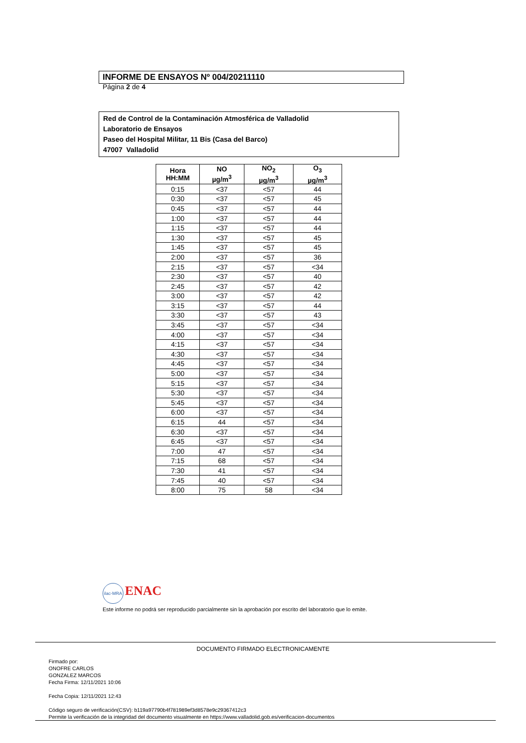INFORME DE ENSAYOS Nº 004/20211110
Página 2 de 4
Red de Control de la Contaminación Atmosférica de Valladolid
Laboratorio de Ensayos
Paseo del Hospital Militar, 11 Bis (Casa del Barco)
47007 Valladolid
| Hora HH:MM | NO µg/m<sup>3</sup> | NO<sub>2</sub> µg/m<sup>3</sup> | O<sub>3</sub> µg/m<sup>3</sup> |
| --- | --- | --- | --- |
| 0:15 | <37 | <57 | 44 |
| 0:30 | <37 | <57 | 45 |
| 0:45 | <37 | <57 | 44 |
| 1:00 | <37 | <57 | 44 |
| 1:15 | <37 | <57 | 44 |
| 1:30 | <37 | <57 | 45 |
| 1:45 | <37 | <57 | 45 |
| 2:00 | <37 | <57 | 36 |
| 2:15 | <37 | <57 | <34 |
| 2:30 | <37 | <57 | 40 |
| 2:45 | <37 | <57 | 42 |
| 3:00 | <37 | <57 | 42 |
| 3:15 | <37 | <57 | 44 |
| 3:30 | <37 | <57 | 43 |
| 3:45 | <37 | <57 | <34 |
| 4:00 | <37 | <57 | <34 |
| 4:15 | <37 | <57 | <34 |
| 4:30 | <37 | <57 | <34 |
| 4:45 | <37 | <57 | <34 |
| 5:00 | <37 | <57 | <34 |
| 5:15 | <37 | <57 | <34 |
| 5:30 | <37 | <57 | <34 |
| 5:45 | <37 | <57 | <34 |
| 6:00 | <37 | <57 | <34 |
| 6:15 | 44 | <57 | <34 |
| 6:30 | <37 | <57 | <34 |
| 6:45 | <37 | <57 | <34 |
| 7:00 | 47 | <57 | <34 |
| 7:15 | 68 | <57 | <34 |
| 7:30 | 41 | <57 | <34 |
| 7:45 | 40 | <57 | <34 |
| 8:00 | 75 | 58 | <34 |
ilac-MRA ENAC
Este informe no podrá ser reproducido parcialmente sin la aprobación por escrito del laboratorio que lo emite.
DOCUMENTO FIRMADO ELECTRONICAMENTE
Firmado por:
ONOFRE CARLOS
GONZALEZ MARCOS
Fecha Firma: 12/11/2021 10:06
Fecha Copia: 12/11/2021 12:43
Código seguro de verificación(CSV): b119a97790b4f781989ef3d8578e9c29367412c3
Permite la verificación de la integridad del documento visualmente en https://www.valladolid.gob.es/verificacion-documentos